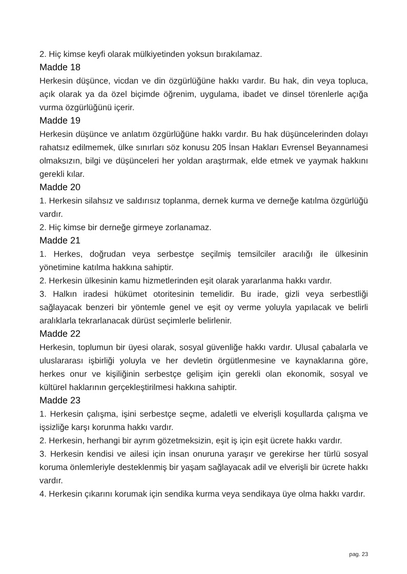2. Hiç kimse keyfi olarak mülkiyetinden yoksun bırakılamaz.
Madde 18
Herkesin düşünce, vicdan ve din özgürlüğüne hakkı vardır. Bu hak, din veya topluca, açık olarak ya da özel biçimde öğrenim, uygulama, ibadet ve dinsel törenlerle açığa vurma özgürlüğünü içerir.
Madde 19
Herkesin düşünce ve anlatım özgürlüğüne hakkı vardır. Bu hak düşüncelerinden dolayı rahatsız edilmemek, ülke sınırları söz konusu 205 İnsan Hakları Evrensel Beyannamesi olmaksızın, bilgi ve düşünceleri her yoldan araştırmak, elde etmek ve yaymak hakkını gerekli kılar.
Madde 20
1. Herkesin silahsız ve saldırısız toplanma, dernek kurma ve derneğe katılma özgürlüğü vardır.
2. Hiç kimse bir derneğe girmeye zorlanamaz.
Madde 21
1. Herkes, doğrudan veya serbestçe seçilmiş temsilciler aracılığı ile ülkesinin yönetimine katılma hakkına sahiptir.
2. Herkesin ülkesinin kamu hizmetlerinden eşit olarak yararlanma hakkı vardır.
3. Halkın iradesi hükümet otoritesinin temelidir. Bu irade, gizli veya serbestliği sağlayacak benzeri bir yöntemle genel ve eşit oy verme yoluyla yapılacak ve belirli aralıklarla tekrarlanacak dürüst seçimlerle belirlenir.
Madde 22
Herkesin, toplumun bir üyesi olarak, sosyal güvenliğe hakkı vardır. Ulusal çabalarla ve uluslararası işbirliği yoluyla ve her devletin örgütlenmesine ve kaynaklarına göre, herkes onur ve kişiliğinin serbestçe gelişim için gerekli olan ekonomik, sosyal ve kültürel haklarının gerçekleştirilmesi hakkına sahiptir.
Madde 23
1. Herkesin çalışma, işini serbestçe seçme, adaletli ve elverişli koşullarda çalışma ve işsizliğe karşı korunma hakkı vardır.
2. Herkesin, herhangi bir ayrım gözetmeksizin, eşit iş için eşit ücrete hakkı vardır.
3. Herkesin kendisi ve ailesi için insan onuruna yaraşır ve gerekirse her türlü sosyal koruma önlemleriyle desteklenmiş bir yaşam sağlayacak adil ve elverişli bir ücrete hakkı vardır.
4. Herkesin çıkarını korumak için sendika kurma veya sendikaya üye olma hakkı vardır.
pag. 23